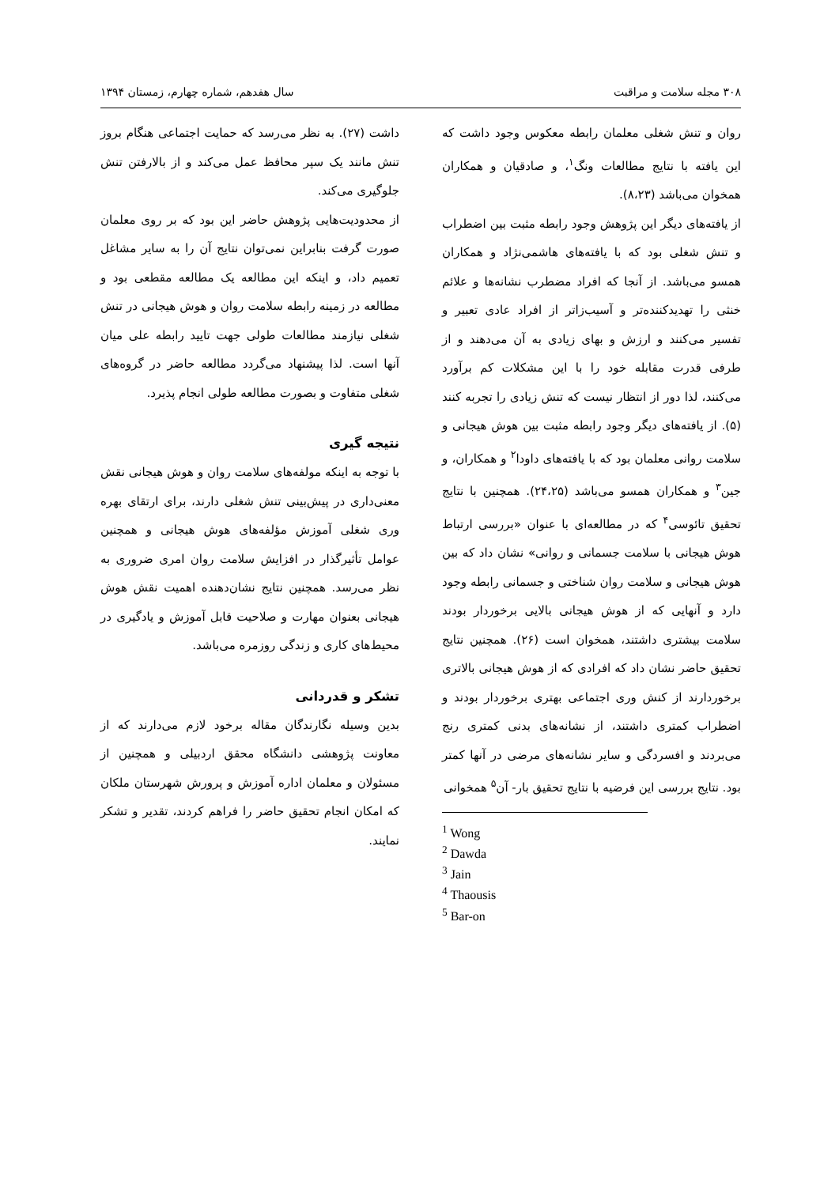۳۰۸ مجله سلامت و مراقبت سال هفدهم، شماره چهارم، زمستان ۱۳۹۴
روان و تنش شغلی معلمان رابطه معکوس وجود داشت که این یافته با نتایج مطالعات ونگ<sup>۱</sup>، و صادقیان و همکاران همخوان می‌باشد (۸،۲۳).
از یافته‌های دیگر این پژوهش وجود رابطه مثبت بین اضطراب و تنش شغلی بود که با یافته‌های هاشمی‌نژاد و همکاران همسو می‌باشد. از آنجا که افراد مضطرب نشانه‌ها و علائم خنثی را تهدیدکننده‌تر و آسیب‌زاتر از افراد عادی تعبیر و تفسیر می‌کنند و ارزش و بهای زیادی به آن می‌دهند و از طرفی قدرت مقابله خود را با این مشکلات کم برآورد می‌کنند، لذا دور از انتظار نیست که تنش زیادی را تجربه کنند (۵). از یافته‌های دیگر وجود رابطه مثبت بین هوش هیجانی و سلامت روانی معلمان بود که با یافته‌های داودا<sup>۲</sup> و همکاران، و جین<sup>۳</sup> و همکاران همسو می‌باشد (۲۴،۲۵). همچنین با نتایج تحقیق تائوسی<sup>۴</sup> که در مطالعه‌ای با عنوان «بررسی ارتباط هوش هیجانی با سلامت جسمانی و روانی» نشان داد که بین هوش هیجانی و سلامت روان شناختی و جسمانی رابطه وجود دارد و آنهایی که از هوش هیجانی بالایی برخوردار بودند سلامت بیشتری داشتند، همخوان است (۲۶). همچنین نتایج تحقیق حاضر نشان داد که افرادی که از هوش هیجانی بالاتری برخوردارند از کنش وری اجتماعی بهتری برخوردار بودند و اضطراب کمتری داشتند، از نشانه‌های بدنی کمتری رنج می‌بردند و افسردگی و سایر نشانه‌های مرضی در آنها کمتر بود. نتایج بررسی این فرضیه با نتایج تحقیق بار- آن<sup>۵</sup> همخوانی
<sup>1</sup> Wong
<sup>2</sup> Dawda
<sup>3</sup> Jain
<sup>4</sup> Thaousis
<sup>5</sup> Bar-on
داشت (۲۷). به نظر می‌رسد که حمایت اجتماعی هنگام بروز تنش مانند یک سپر محافظ عمل می‌کند و از بالارفتن تنش جلوگیری می‌کند.
از محدودیت‌هایی پژوهش حاضر این بود که بر روی معلمان صورت گرفت بنابراین نمی‌توان نتایج آن را به سایر مشاغل تعمیم داد، و اینکه این مطالعه یک مطالعه مقطعی بود و مطالعه در زمینه رابطه سلامت روان و هوش هیجانی در تنش شغلی نیازمند مطالعات طولی جهت تایید رابطه علی میان آنها است. لذا پیشنهاد می‌گردد مطالعه حاضر در گروه‌های شغلی متفاوت و بصورت مطالعه طولی انجام پذیرد.
نتیجه گیری
با توجه به اینکه مولفه‌های سلامت روان و هوش هیجانی نقش معنی‌داری در پیش‌بینی تنش شغلی دارند، برای ارتقای بهره وری شغلی آموزش مؤلفه‌های هوش هیجانی و همچنین عوامل تأثیرگذار در افزایش سلامت روان امری ضروری به نظر می‌رسد. همچنین نتایج نشان‌دهنده اهمیت نقش هوش هیجانی بعنوان مهارت و صلاحیت قابل آموزش و یادگیری در محیط‌های کاری و زندگی روزمره می‌باشد.
تشکر و قدردانی
بدین وسیله نگارندگان مقاله برخود لازم می‌دارند که از معاونت پژوهشی دانشگاه محقق اردبیلی و همچنین از مسئولان و معلمان اداره آموزش و پرورش شهرستان ملکان که امکان انجام تحقیق حاضر را فراهم کردند، تقدیر و تشکر نمایند.